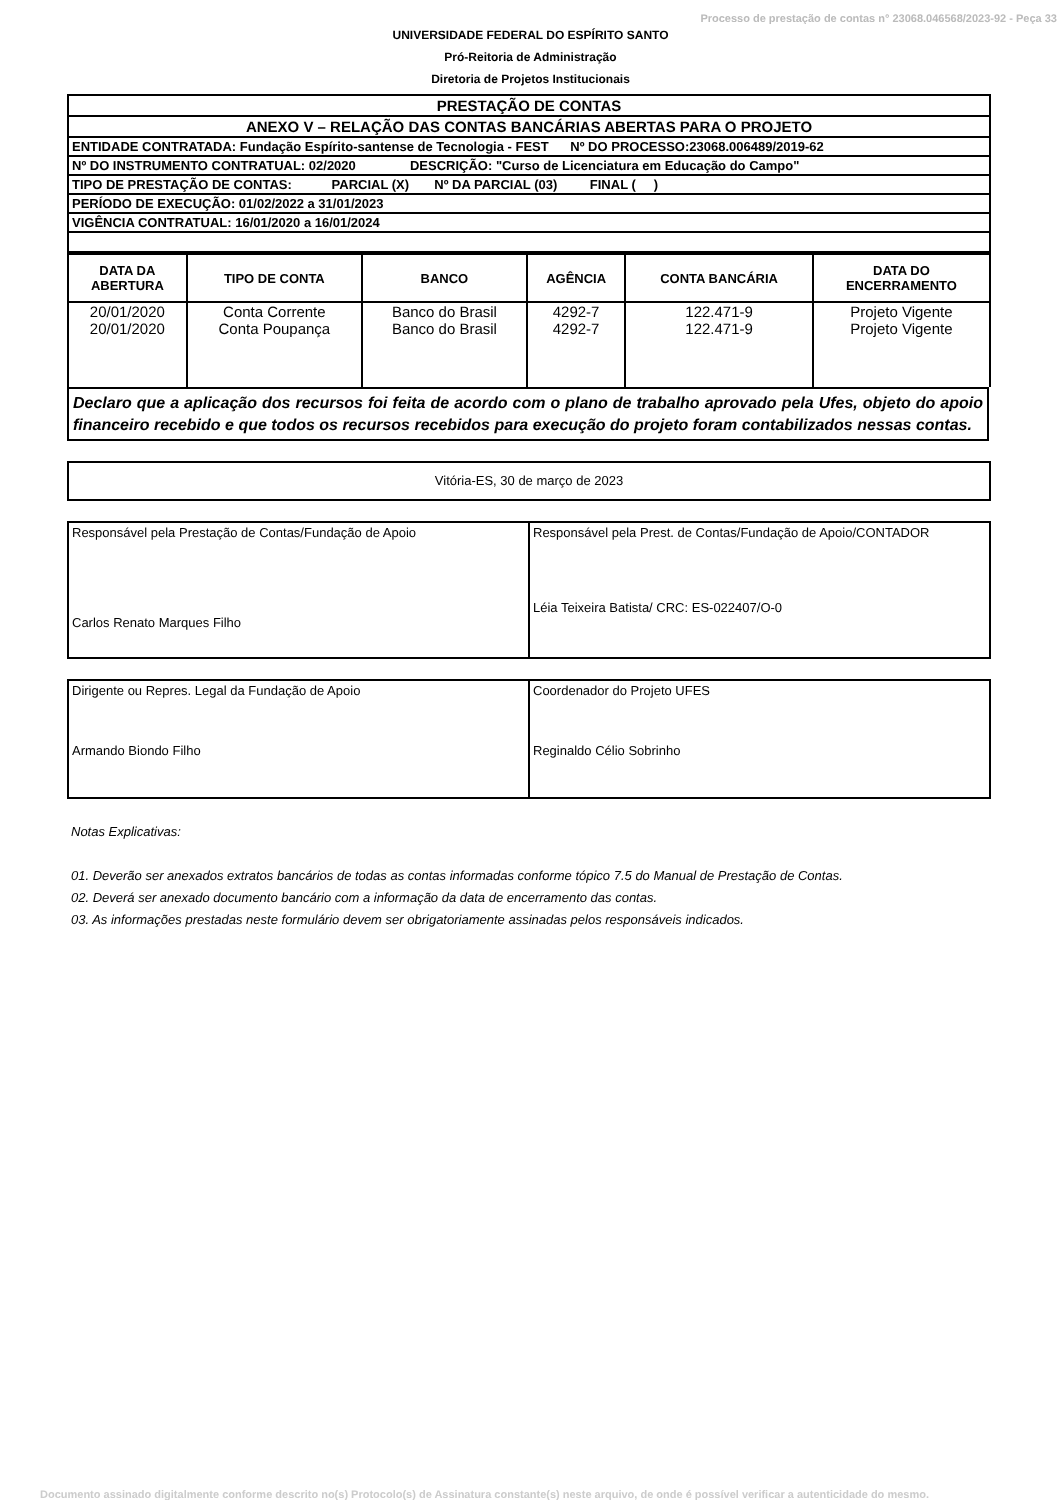Processo de prestação de contas n° 23068.046568/2023-92 - Peça 33
UNIVERSIDADE FEDERAL DO ESPÍRITO SANTO
Pró-Reitoria de Administração
Diretoria de Projetos Institucionais
| PRESTAÇÃO DE CONTAS |
| ANEXO V – RELAÇÃO DAS CONTAS BANCÁRIAS ABERTAS PARA O PROJETO |
| ENTIDADE CONTRATADA: Fundação Espírito-santense de Tecnologia - FEST Nº DO PROCESSO:23068.006489/2019-62 |
| Nº DO INSTRUMENTO CONTRATUAL: 02/2020 DESCRIÇÃO: "Curso de Licenciatura em Educação do Campo" |
| TIPO DE PRESTAÇÃO DE CONTAS: PARCIAL (X) Nº DA PARCIAL (03) FINAL ( ) |
| PERÍODO DE EXECUÇÃO: 01/02/2022 a 31/01/2023 |
| VIGÊNCIA CONTRATUAL: 16/01/2020 a 16/01/2024 |
| DATA DA ABERTURA | TIPO DE CONTA | BANCO | AGÊNCIA | CONTA BANCÁRIA | DATA DO ENCERRAMENTO |
| --- | --- | --- | --- | --- | --- |
| 20/01/2020 | Conta Corrente | Banco do Brasil | 4292-7 | 122.471-9 | Projeto Vigente |
| 20/01/2020 | Conta Poupança | Banco do Brasil | 4292-7 | 122.471-9 | Projeto Vigente |
Declaro que a aplicação dos recursos foi feita de acordo com o plano de trabalho aprovado pela Ufes, objeto do apoio financeiro recebido e que todos os recursos recebidos para execução do projeto foram contabilizados nessas contas.
Vitória-ES, 30 de março de 2023
| Responsável pela Prestação de Contas/Fundação de Apoio Carlos Renato Marques Filho | Responsável pela Prest. de Contas/Fundação de Apoio/CONTADOR Léia Teixeira Batista/ CRC: ES-022407/O-0 |
| Dirigente ou Repres. Legal da Fundação de Apoio Armando Biondo Filho | Coordenador do Projeto UFES Reginaldo Célio Sobrinho |
Notas Explicativas:
01. Deverão ser anexados extratos bancários de todas as contas informadas conforme tópico 7.5 do Manual de Prestação de Contas.
02. Deverá ser anexado documento bancário com a informação da data de encerramento das contas.
03. As informações prestadas neste formulário devem ser obrigatoriamente assinadas pelos responsáveis indicados.
Documento assinado digitalmente conforme descrito no(s) Protocolo(s) de Assinatura constante(s) neste arquivo, de onde é possível verificar a autenticidade do mesmo.